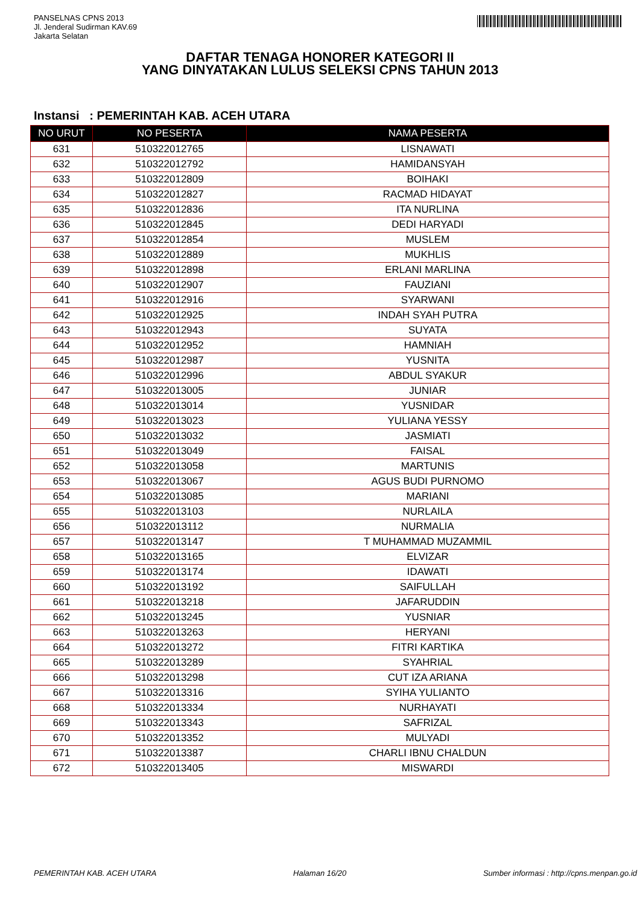PANSELNAS CPNS 2013
Jl. Jenderal Sudirman KAV.69
Jakarta Selatan
DAFTAR TENAGA HONORER KATEGORI II
YANG DINYATAKAN LULUS SELEKSI CPNS TAHUN 2013
Instansi : PEMERINTAH KAB. ACEH UTARA
| NO URUT | NO PESERTA | NAMA PESERTA |
| --- | --- | --- |
| 631 | 510322012765 | LISNAWATI |
| 632 | 510322012792 | HAMIDANSYAH |
| 633 | 510322012809 | BOIHAKI |
| 634 | 510322012827 | RACMAD HIDAYAT |
| 635 | 510322012836 | ITA NURLINA |
| 636 | 510322012845 | DEDI HARYADI |
| 637 | 510322012854 | MUSLEM |
| 638 | 510322012889 | MUKHLIS |
| 639 | 510322012898 | ERLANI MARLINA |
| 640 | 510322012907 | FAUZIANI |
| 641 | 510322012916 | SYARWANI |
| 642 | 510322012925 | INDAH SYAH PUTRA |
| 643 | 510322012943 | SUYATA |
| 644 | 510322012952 | HAMNIAH |
| 645 | 510322012987 | YUSNITA |
| 646 | 510322012996 | ABDUL SYAKUR |
| 647 | 510322013005 | JUNIAR |
| 648 | 510322013014 | YUSNIDAR |
| 649 | 510322013023 | YULIANA YESSY |
| 650 | 510322013032 | JASMIATI |
| 651 | 510322013049 | FAISAL |
| 652 | 510322013058 | MARTUNIS |
| 653 | 510322013067 | AGUS BUDI PURNOMO |
| 654 | 510322013085 | MARIANI |
| 655 | 510322013103 | NURLAILA |
| 656 | 510322013112 | NURMALIA |
| 657 | 510322013147 | T MUHAMMAD MUZAMMIL |
| 658 | 510322013165 | ELVIZAR |
| 659 | 510322013174 | IDAWATI |
| 660 | 510322013192 | SAIFULLAH |
| 661 | 510322013218 | JAFARUDDIN |
| 662 | 510322013245 | YUSNIAR |
| 663 | 510322013263 | HERYANI |
| 664 | 510322013272 | FITRI KARTIKA |
| 665 | 510322013289 | SYAHRIAL |
| 666 | 510322013298 | CUT IZA ARIANA |
| 667 | 510322013316 | SYIHA YULIANTO |
| 668 | 510322013334 | NURHAYATI |
| 669 | 510322013343 | SAFRIZAL |
| 670 | 510322013352 | MULYADI |
| 671 | 510322013387 | CHARLI IBNU CHALDUN |
| 672 | 510322013405 | MISWARDI |
PEMERINTAH KAB. ACEH UTARA Halaman 16/20 Sumber informasi : http://cpns.menpan.go.id